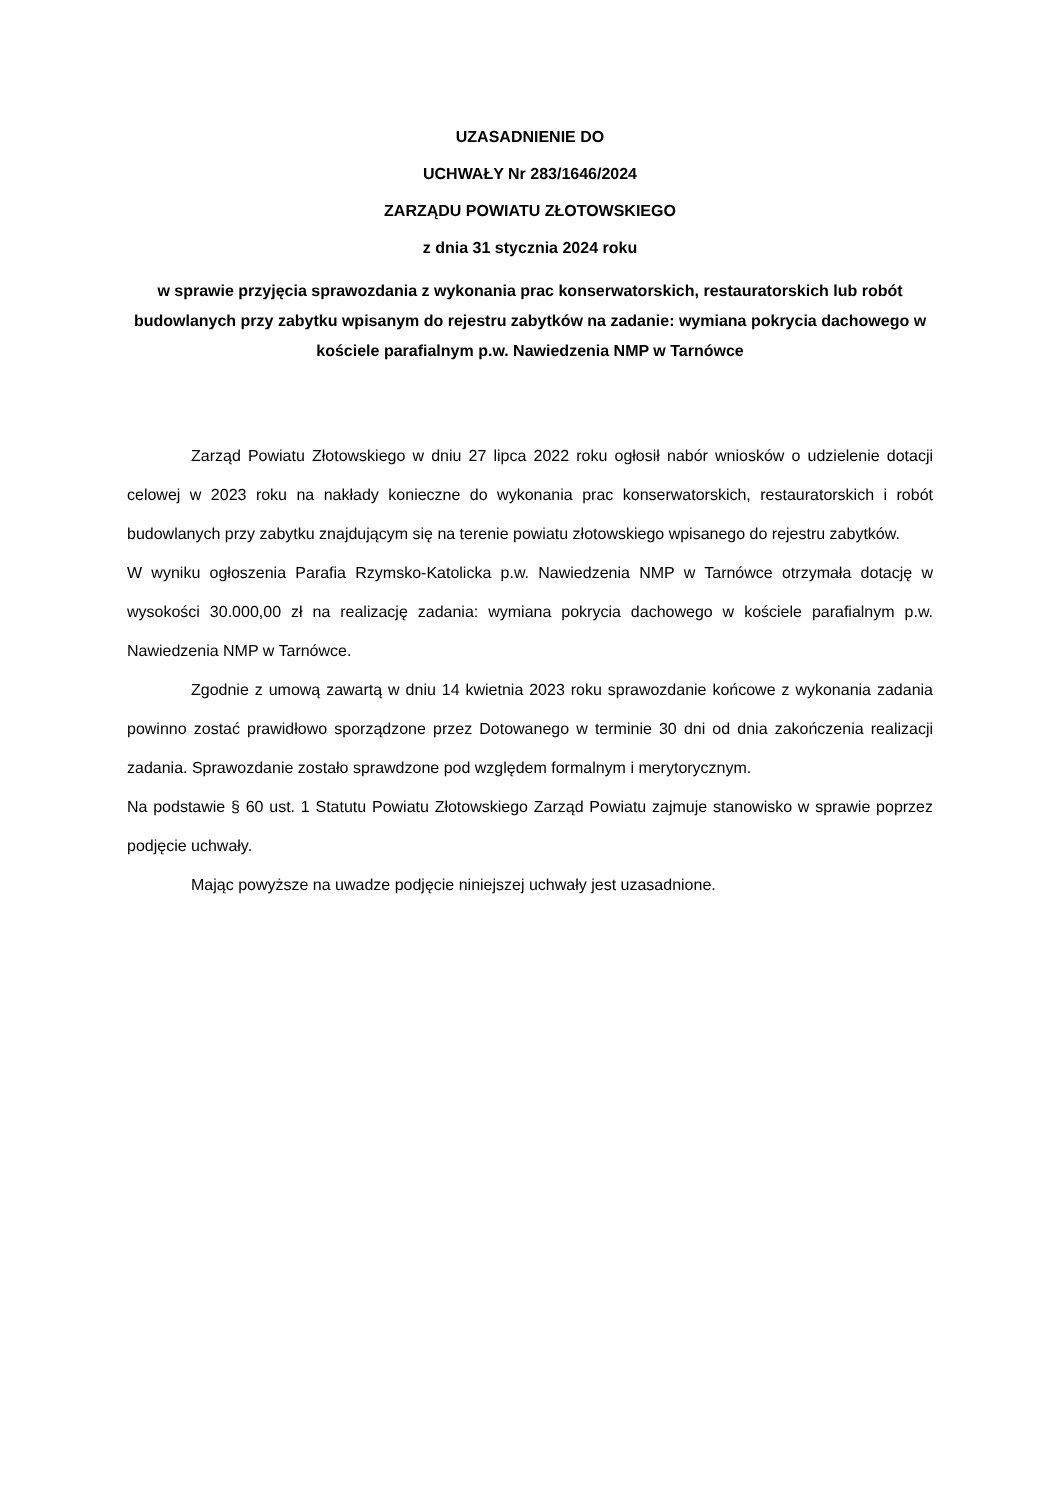UZASADNIENIE DO
UCHWAŁY Nr 283/1646/2024
ZARZĄDU POWIATU ZŁOTOWSKIEGO
z dnia 31 stycznia 2024 roku
w sprawie przyjęcia sprawozdania z wykonania prac konserwatorskich, restauratorskich lub robót budowlanych przy zabytku wpisanym do rejestru zabytków na zadanie: wymiana pokrycia dachowego w kościele parafialnym p.w. Nawiedzenia NMP w Tarnówce
Zarząd Powiatu Złotowskiego w dniu 27 lipca 2022 roku ogłosił nabór wniosków o udzielenie dotacji celowej w 2023 roku na nakłady konieczne do wykonania prac konserwatorskich, restauratorskich i robót budowlanych przy zabytku znajdującym się na terenie powiatu złotowskiego wpisanego do rejestru zabytków.
W wyniku ogłoszenia Parafia Rzymsko-Katolicka p.w. Nawiedzenia NMP w Tarnówce otrzymała dotację w wysokości 30.000,00 zł na realizację zadania: wymiana pokrycia dachowego w kościele parafialnym p.w. Nawiedzenia NMP w Tarnówce.
Zgodnie z umową zawartą w dniu 14 kwietnia 2023 roku sprawozdanie końcowe z wykonania zadania powinno zostać prawidłowo sporządzone przez Dotowanego w terminie 30 dni od dnia zakończenia realizacji zadania. Sprawozdanie zostało sprawdzone pod względem formalnym i merytorycznym.
Na podstawie § 60 ust. 1 Statutu Powiatu Złotowskiego Zarząd Powiatu zajmuje stanowisko w sprawie poprzez podjęcie uchwały.
Mając powyższe na uwadze podjęcie niniejszej uchwały jest uzasadnione.